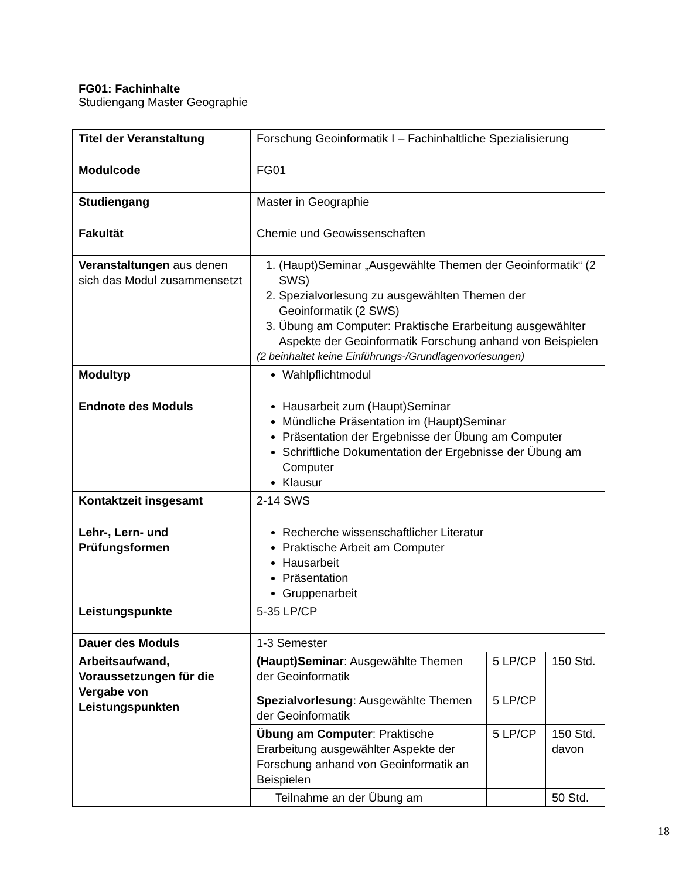FG01: Fachinhalte
Studiengang Master Geographie
| Titel der Veranstaltung | Forschung Geoinformatik I – Fachinhaltliche Spezialisierung | | |
| Modulcode | FG01 | | |
| Studiengang | Master in Geographie | | |
| Fakultät | Chemie und Geowissenschaften | | |
| Veranstaltungen aus denen sich das Modul zusammensetzt | 1. (Haupt)Seminar „Ausgewählte Themen der Geoinformatik“ (2 SWS) 2. Spezialvorlesung zu ausgewählten Themen der Geoinformatik (2 SWS) 3. Übung am Computer: Praktische Erarbeitung ausgewählter Aspekte der Geoinformatik Forschung anhand von Beispielen (2 beinhaltet keine Einführungs-/Grundlagenvorlesungen) | | |
| Modultyp | Wahlpflichtmodul | | |
| Endnote des Moduls | Hausarbeit zum (Haupt)Seminar Mündliche Präsentation im (Haupt)Seminar Präsentation der Ergebnisse der Übung am Computer Schriftliche Dokumentation der Ergebnisse der Übung am Computer Klausur | | |
| Kontaktzeit insgesamt | 2-14 SWS | | |
| Lehr-, Lern- und Prüfungsformen | Recherche wissenschaftlicher Literatur Praktische Arbeit am Computer Hausarbeit Präsentation Gruppenarbeit | | |
| Leistungspunkte | 5-35 LP/CP | | |
| Dauer des Moduls | 1-3 Semester | | |
| Arbeitsaufwand, Voraussetzungen für die Vergabe von Leistungspunkten | (Haupt)Seminar : Ausgewählte Themen der Geoinformatik | 5 LP/CP | 150 Std. |
| | Spezialvorlesung : Ausgewählte Themen der Geoinformatik | 5 LP/CP | |
| | Übung am Computer : Praktische Erarbeitung ausgewählter Aspekte der Forschung anhand von Geoinformatik an Beispielen | 5 LP/CP | 150 Std. davon |
| | Teilnahme an der Übung am | | 50 Std. |
18